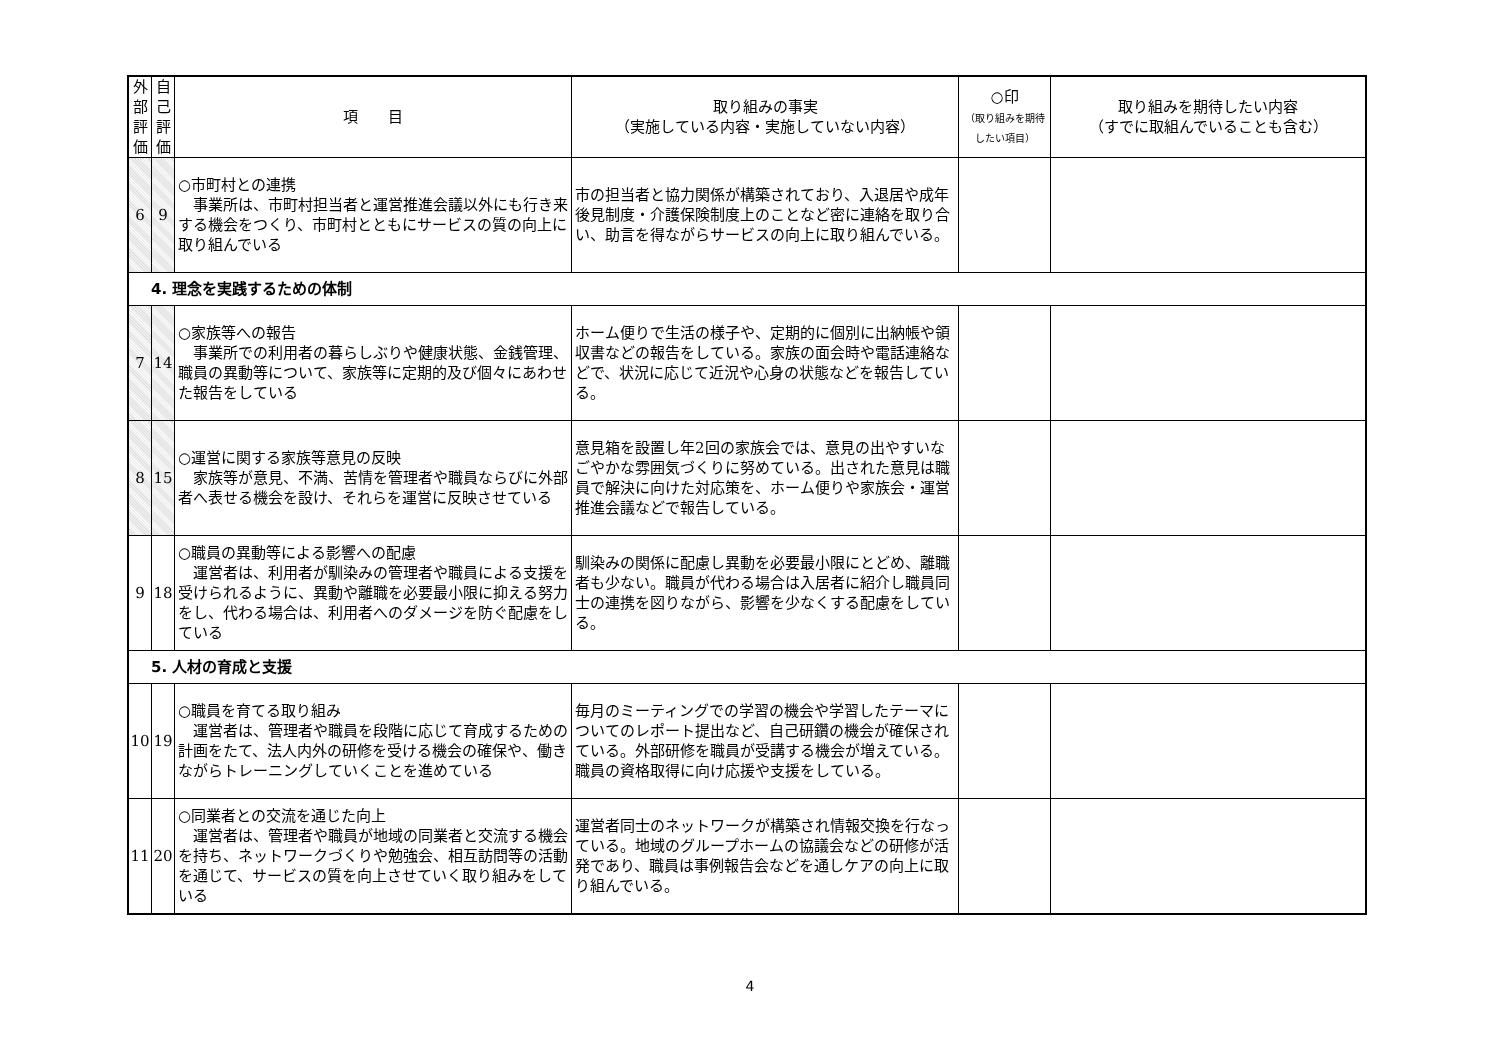| 外 部 評 価 | 自 己 評 価 | 項 目 | 取り組みの事実 （実施している内容・実施していない内容） | ○印 （取り組みを期待したい項目） | 取り組みを期待したい内容 （すでに取組んでいることも含む） |
| --- | --- | --- | --- | --- | --- |
| 6 | 9 | ○市町村との連携 事業所は、市町村担当者と運営推進会議以外にも行き来する機会をつくり、市町村とともにサービスの質の向上に取り組んでいる | 市の担当者と協力関係が構築されており、入退居や成年後見制度・介護保険制度上のことなど密に連絡を取り合い、助言を得ながらサービスの向上に取り組んでいる。 | | |
| 4. 理念を実践するための体制 | | | | | |
| 7 | 14 | ○家族等への報告 事業所での利用者の暮らしぶりや健康状態、金銭管理、職員の異動等について、家族等に定期的及び個々にあわせた報告をしている | ホーム便りで生活の様子や、定期的に個別に出納帳や領収書などの報告をしている。家族の面会時や電話連絡などで、状況に応じて近況や心身の状態などを報告している。 | | |
| 8 | 15 | ○運営に関する家族等意見の反映 家族等が意見、不満、苦情を管理者や職員ならびに外部者へ表せる機会を設け、それらを運営に反映させている | 意見箱を設置し年2回の家族会では、意見の出やすいなごやかな雰囲気づくりに努めている。出された意見は職員で解決に向けた対応策を、ホーム便りや家族会・運営推進会議などで報告している。 | | |
| 9 | 18 | ○職員の異動等による影響への配慮 運営者は、利用者が馴染みの管理者や職員による支援を受けられるように、異動や離職を必要最小限に抑える努力をし、代わる場合は、利用者へのダメージを防ぐ配慮をしている | 馴染みの関係に配慮し異動を必要最小限にとどめ、離職者も少ない。職員が代わる場合は入居者に紹介し職員同士の連携を図りながら、影響を少なくする配慮をしている。 | | |
| 5. 人材の育成と支援 | | | | | |
| 10 | 19 | ○職員を育てる取り組み 運営者は、管理者や職員を段階に応じて育成するための計画をたて、法人内外の研修を受ける機会の確保や、働きながらトレーニングしていくことを進めている | 毎月のミーティングでの学習の機会や学習したテーマについてのレポート提出など、自己研鑽の機会が確保されている。外部研修を職員が受講する機会が増えている。職員の資格取得に向け応援や支援をしている。 | | |
| 11 | 20 | ○同業者との交流を通じた向上 運営者は、管理者や職員が地域の同業者と交流する機会を持ち、ネットワークづくりや勉強会、相互訪問等の活動を通じて、サービスの質を向上させていく取り組みをしている | 運営者同士のネットワークが構築され情報交換を行なっている。地域のグループホームの協議会などの研修が活発であり、職員は事例報告会などを通しケアの向上に取り組んでいる。 | | |
4